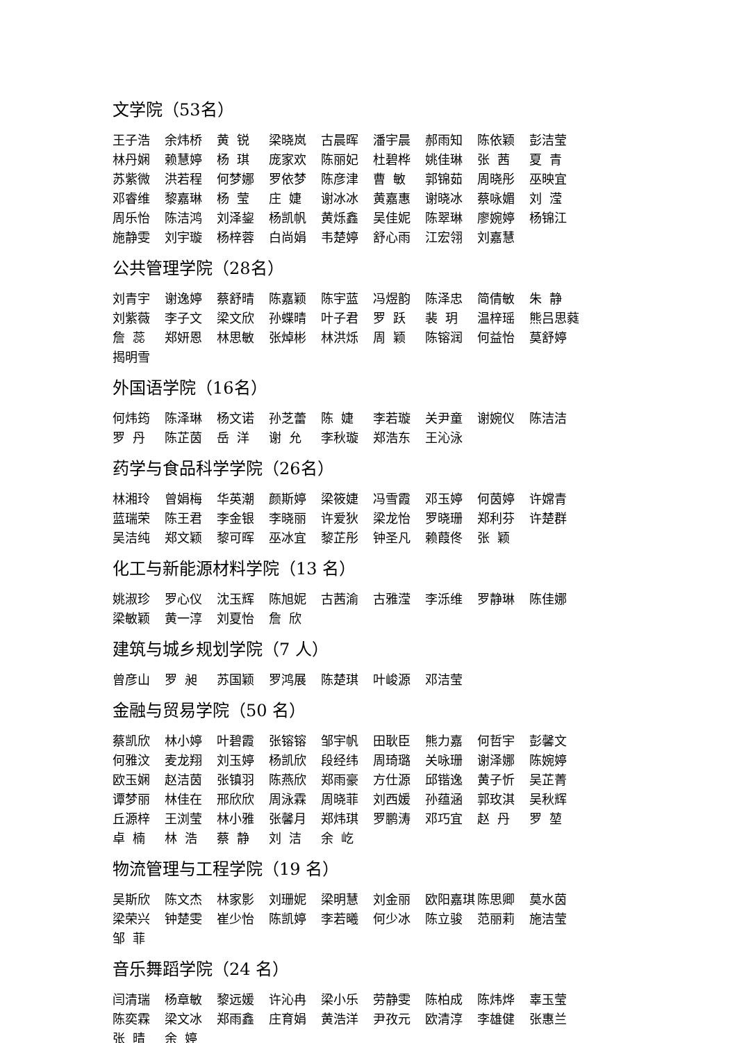文学院（53名）
王子浩 余炜桥 黄 锐 梁晓岚 古晨晖 潘宇晨 郝雨知 陈依颖 彭洁莹 林丹娴 赖慧婷 杨 琪 庞家欢 陈丽妃 杜碧桦 姚佳琳 张 茜 夏 青 苏紫微 洪若程 何梦娜 罗依梦 陈彦津 曹 敏 郭锦茹 周晓彤 巫映宜 邓睿维 黎嘉琳 杨 莹 庄 婕 谢冰冰 黄嘉惠 谢晓冰 蔡咏媚 刘 滢 周乐怡 陈洁鸿 刘泽鋆 杨凯帆 黄烁鑫 吴佳妮 陈翠琳 廖婉婷 杨锦江 施静雯 刘宇璇 杨梓蓉 白尚娟 韦楚婷 舒心雨 江宏翎 刘嘉慧
公共管理学院（28名）
刘青宇 谢逸婷 蔡舒晴 陈嘉颖 陈宇蓝 冯煜韵 陈泽忠 简倩敏 朱 静 刘紫薇 李子文 梁文欣 孙蝶晴 叶子君 罗 跃 裴 玥 温梓瑶 熊吕思蕤 詹 蕊 郑妍恩 林思敏 张焯彬 林洪烁 周 颖 陈镕润 何益怡 莫舒婷 揭明雪
外国语学院（16名）
何炜筠 陈泽琳 杨文诺 孙芝蕾 陈 婕 李若璇 关尹童 谢婉仪 陈洁洁 罗 丹 陈芷茵 岳 洋 谢 允 李秋璇 郑浩东 王沁泳
药学与食品科学学院（26名）
林湘玲 曾娟梅 华英潮 颜斯婷 梁筱婕 冯雪霞 邓玉婷 何茵婷 许嫦青 蓝瑞荣 陈王君 李金银 李晓丽 许爱狄 梁龙怡 罗晓珊 郑利芬 许楚群 吴洁纯 郑文颖 黎可晖 巫冰宜 黎芷彤 钟圣凡 赖葭佟 张 颖
化工与新能源材料学院（13 名）
姚淑珍 罗心仪 沈玉辉 陈旭妮 古茜渝 古雅滢 李泺维 罗静琳 陈佳娜 梁敏颖 黄一淳 刘夏怡 詹 欣
建筑与城乡规划学院（7 人）
曾彦山 罗 昶 苏国颖 罗鸿展 陈楚琪 叶峻源 邓洁莹
金融与贸易学院（50 名）
蔡凯欣 林小婷 叶碧霞 张镕镕 邹宇帆 田耿臣 熊力嘉 何哲宇 彭馨文 何雅汶 麦龙翔 刘玉婷 杨凯欣 段经纬 周琦璐 关咏珊 谢泽娜 陈婉婷 欧玉娴 赵洁茵 张镇羽 陈燕欣 郑雨豪 方仕源 邱锴逸 黄子忻 吴芷菁 谭梦丽 林佳在 邢欣欣 周泳霖 周晓菲 刘西媛 孙蕴涵 郭玫淇 吴秋辉 丘源梓 王浏莹 林小雅 张馨月 郑炜琪 罗鹏涛 邓巧宜 赵 丹 罗 堃 卓 楠 林 浩 蔡 静 刘 洁 余 屹
物流管理与工程学院（19 名）
吴斯欣 陈文杰 林家影 刘珊妮 梁明慧 刘金丽 欧阳嘉琪 陈思卿 莫水茵 梁荣兴 钟楚雯 崔少怡 陈凯婷 李若曦 何少冰 陈立骏 范丽莉 施洁莹 邹 菲
音乐舞蹈学院（24 名）
闫清瑞 杨章敏 黎远媛 许沁冉 梁小乐 劳静雯 陈柏成 陈炜烨 辜玉莹 陈奕霖 梁文冰 郑雨鑫 庄育娟 黄浩洋 尹孜元 欧清淳 李雄健 张惠兰 张 晴 余 婷